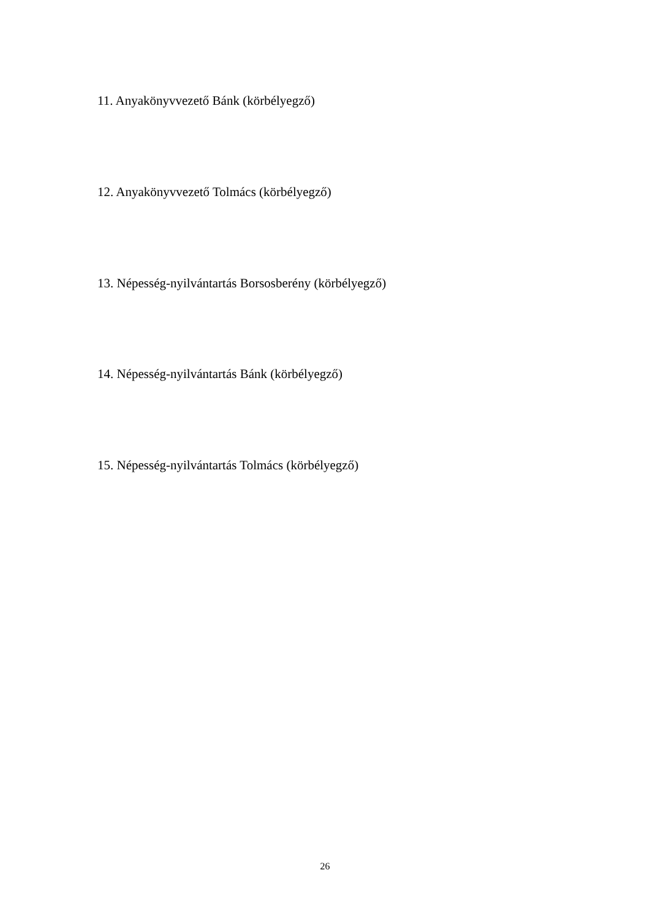11. Anyakönyvvezető Bánk (körbélyegző)
12. Anyakönyvvezető Tolmács (körbélyegző)
13. Népesség-nyilvántartás Borsosberény (körbélyegző)
14. Népesség-nyilvántartás Bánk (körbélyegző)
15. Népesség-nyilvántartás Tolmács (körbélyegző)
26